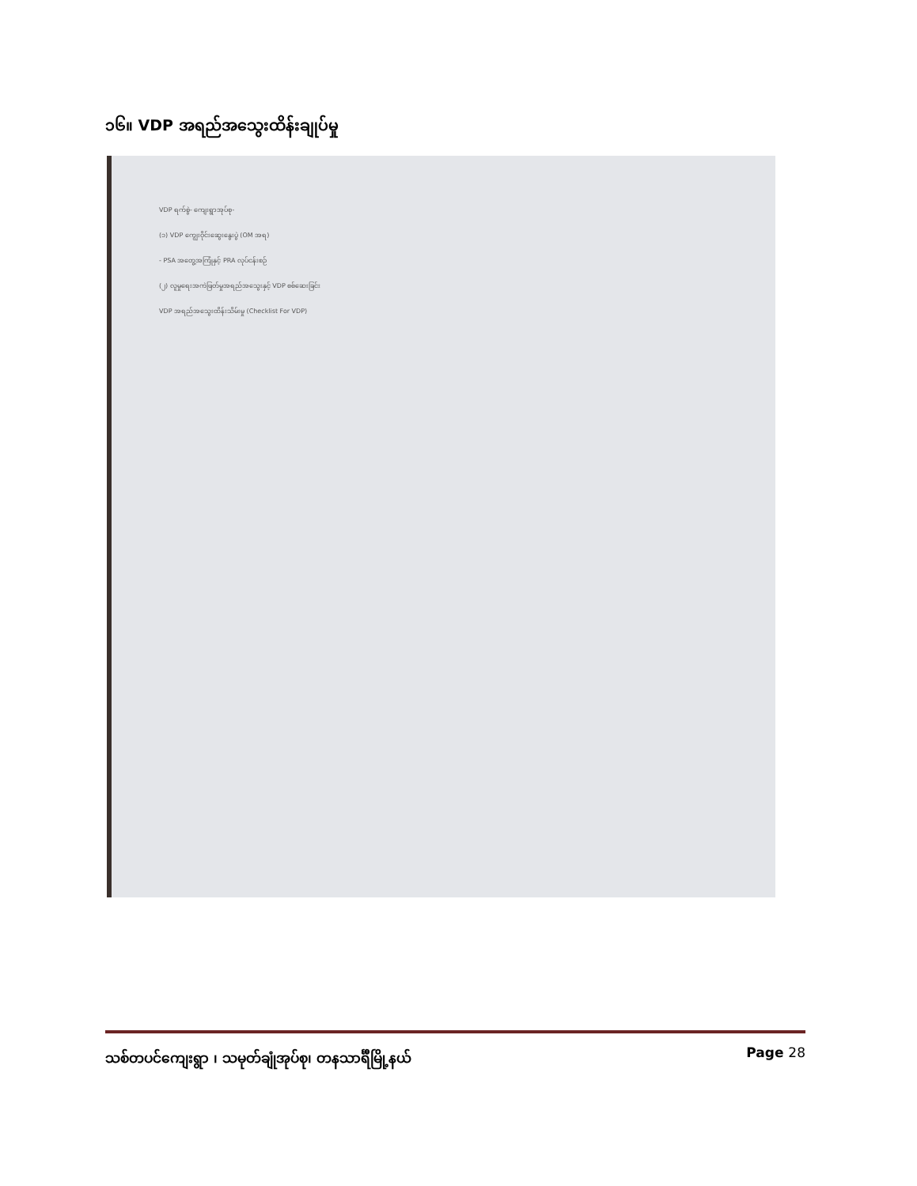၁၆။ VDP အရည်အသွေးထိန်းချုပ်မှု
VDP ရက်စွဲ- ကျေးရွာအုပ်စု-
(၁) VDP ကျွေးဝိုင်းဆွေးနွေးပွဲ (OM အရ)
- PSA အတွေ့အကြုံနှင့် PRA လုပ်ငန်းစဉ်
(၂) လူမှုရေးအကဲဖြတ်မှုအရည်အသွေးနှင့် VDP စစ်ဆေးခြင်း
VDP အရည်အသွေးထိန်းသိမ်းမှု (Checklist For VDP)
သစ်တပင်ကျေးရွာ ၊ သမုတ်ချုံအုပ်စု၊ တနသာင်္ရီမြို့နယ် Page 28